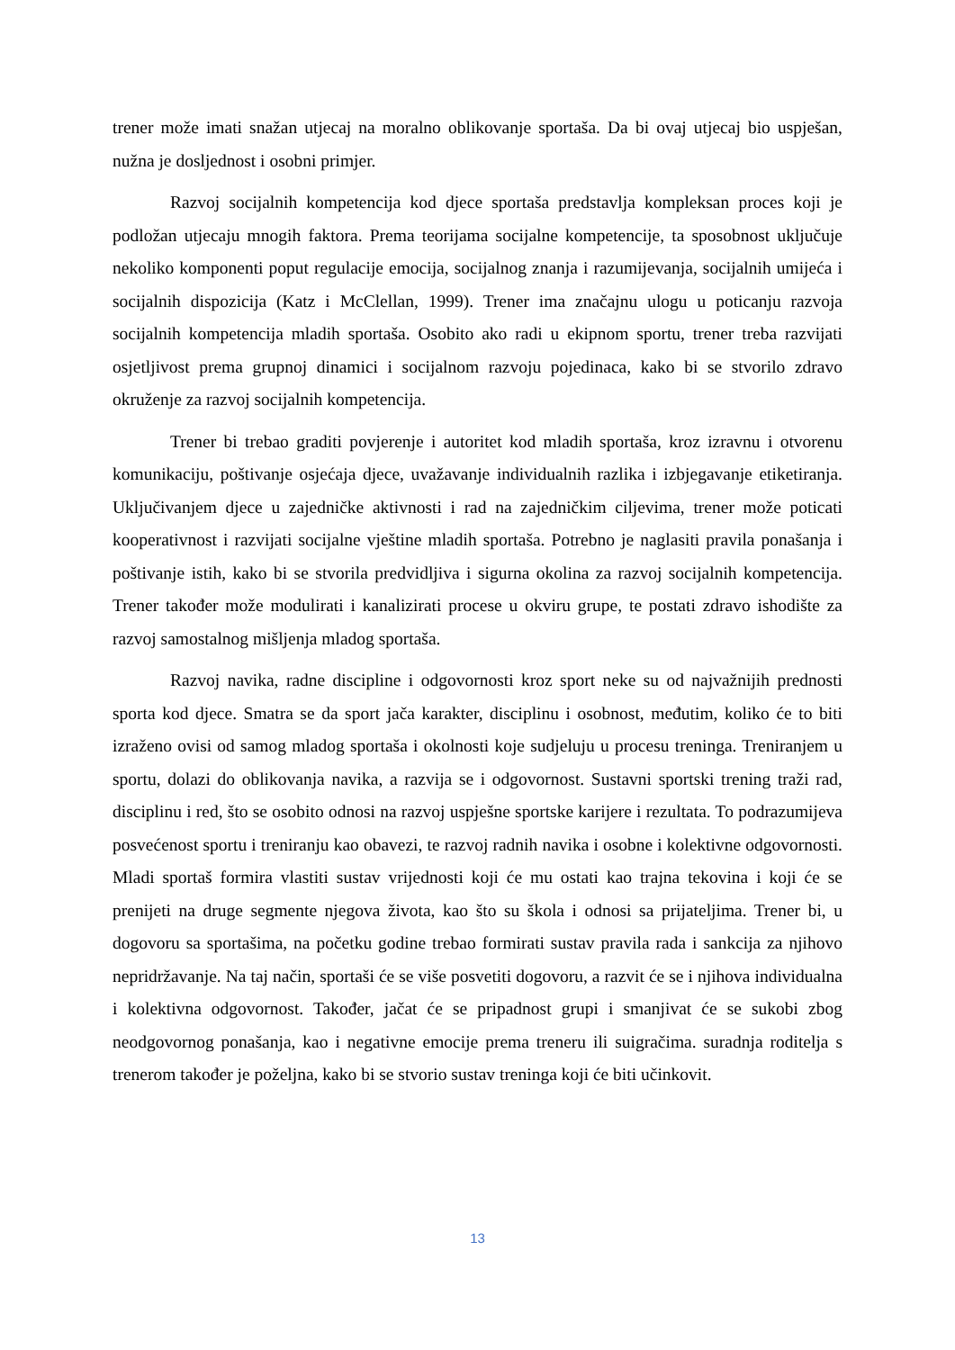trener može imati snažan utjecaj na moralno oblikovanje sportaša. Da bi ovaj utjecaj bio uspješan, nužna je dosljednost i osobni primjer.
Razvoj socijalnih kompetencija kod djece sportaša predstavlja kompleksan proces koji je podložan utjecaju mnogih faktora. Prema teorijama socijalne kompetencije, ta sposobnost uključuje nekoliko komponenti poput regulacije emocija, socijalnog znanja i razumijevanja, socijalnih umijeća i socijalnih dispozicija (Katz i McClellan, 1999). Trener ima značajnu ulogu u poticanju razvoja socijalnih kompetencija mladih sportaša. Osobito ako radi u ekipnom sportu, trener treba razvijati osjetljivost prema grupnoj dinamici i socijalnom razvoju pojedinaca, kako bi se stvorilo zdravo okruženje za razvoj socijalnih kompetencija.
Trener bi trebao graditi povjerenje i autoritet kod mladih sportaša, kroz izravnu i otvorenu komunikaciju, poštivanje osjećaja djece, uvažavanje individualnih razlika i izbjegavanje etiketiranja. Uključivanjem djece u zajedničke aktivnosti i rad na zajedničkim ciljevima, trener može poticati kooperativnost i razvijati socijalne vještine mladih sportaša. Potrebno je naglasiti pravila ponašanja i poštivanje istih, kako bi se stvorila predvidljiva i sigurna okolina za razvoj socijalnih kompetencija. Trener također može modulirati i kanalizirati procese u okviru grupe, te postati zdravo ishodište za razvoj samostalnog mišljenja mladog sportaša.
Razvoj navika, radne discipline i odgovornosti kroz sport neke su od najvažnijih prednosti sporta kod djece. Smatra se da sport jača karakter, disciplinu i osobnost, međutim, koliko će to biti izraženo ovisi od samog mladog sportaša i okolnosti koje sudjeluju u procesu treninga. Treniranjem u sportu, dolazi do oblikovanja navika, a razvija se i odgovornost. Sustavni sportski trening traži rad, disciplinu i red, što se osobito odnosi na razvoj uspješne sportske karijere i rezultata. To podrazumijeva posvećenost sportu i treniranju kao obavezi, te razvoj radnih navika i osobne i kolektivne odgovornosti. Mladi sportaš formira vlastiti sustav vrijednosti koji će mu ostati kao trajna tekovina i koji će se prenijeti na druge segmente njegova života, kao što su škola i odnosi sa prijateljima. Trener bi, u dogovoru sa sportašima, na početku godine trebao formirati sustav pravila rada i sankcija za njihovo nepridržavanje. Na taj način, sportaši će se više posvetiti dogovoru, a razvit će se i njihova individualna i kolektivna odgovornost. Također, jačat će se pripadnost grupi i smanjivat će se sukobi zbog neodgovornog ponašanja, kao i negativne emocije prema treneru ili suigračima. suradnja roditelja s trenerom također je poželjna, kako bi se stvorio sustav treninga koji će biti učinkovit.
13